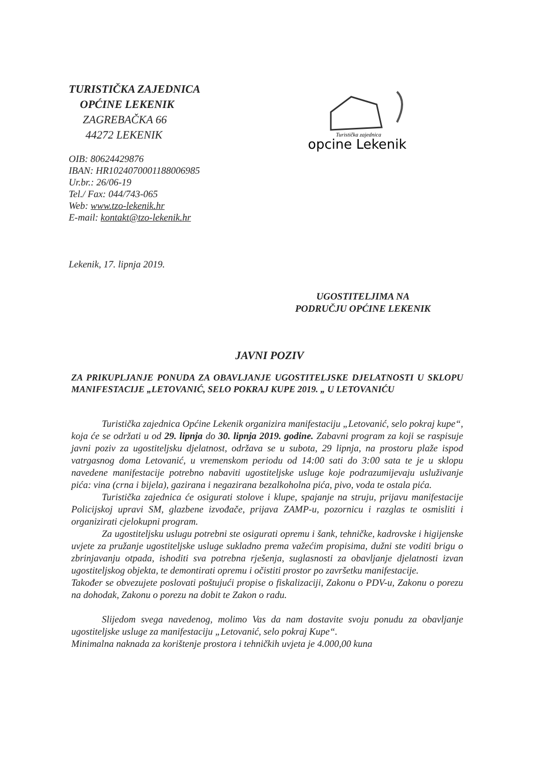TURISTIČKA ZAJEDNICA
OPĆINE LEKENIK
ZAGREBAČKA 66
44272 LEKENIK
Turistička zajednica
opcine Lekenik
OIB: 80624429876
IBAN: HR1024070001188006985
Ur.br.: 26/06-19
Tel./ Fax: 044/743-065
Web: www.tzo-lekenik.hr
E-mail: kontakt@tzo-lekenik.hr
Lekenik, 17. lipnja 2019.
UGOSTITELJIMA NA
PODRUČJU OPĆINE LEKENIK
JAVNI POZIV
ZA PRIKUPLJANJE PONUDA ZA OBAVLJANJE UGOSTITELJSKE DJELATNOSTI U SKLOPU MANIFESTACIJE „LETOVANIĆ, SELO POKRAJ KUPE 2019. „ U LETOVANIĆU
Turistička zajednica Općine Lekenik organizira manifestaciju „Letovanić, selo pokraj kupe“, koja će se održati u od 29. lipnja do 30. lipnja 2019. godine. Zabavni program za koji se raspisuje javni poziv za ugostiteljsku djelatnost, održava se u subota, 29 lipnja, na prostoru plaže ispod vatrgasnog doma Letovanić, u vremenskom periodu od 14:00 sati do 3:00 sata te je u sklopu navedene manifestacije potrebno nabaviti ugostiteljske usluge koje podrazumijevaju usluživanje pića: vina (crna i bijela), gazirana i negazirana bezalkoholna pića, pivo, voda te ostala pića.
Turistička zajednica će osigurati stolove i klupe, spajanje na struju, prijavu manifestacije Policijskoj upravi SM, glazbene izvođače, prijava ZAMP-u, pozornicu i razglas te osmisliti i organizirati cjelokupni program.
Za ugostiteljsku uslugu potrebni ste osigurati opremu i šank, tehničke, kadrovske i higijenske uvjete za pružanje ugostiteljske usluge sukladno prema važećim propisima, dužni ste voditi brigu o zbrinjavanju otpada, ishoditi sva potrebna rješenja, suglasnosti za obavljanje djelatnosti izvan ugostiteljskog objekta, te demontirati opremu i očistiti prostor po završetku manifestacije.
Također se obvezujete poslovati poštujući propise o fiskalizaciji, Zakonu o PDV-u, Zakonu o porezu na dohodak, Zakonu o porezu na dobit te Zakon o radu.
Slijedom svega navedenog, molimo Vas da nam dostavite svoju ponudu za obavljanje ugostiteljske usluge za manifestaciju „Letovanić, selo pokraj Kupe“.
Minimalna naknada za korištenje prostora i tehničkih uvjeta je 4.000,00 kuna